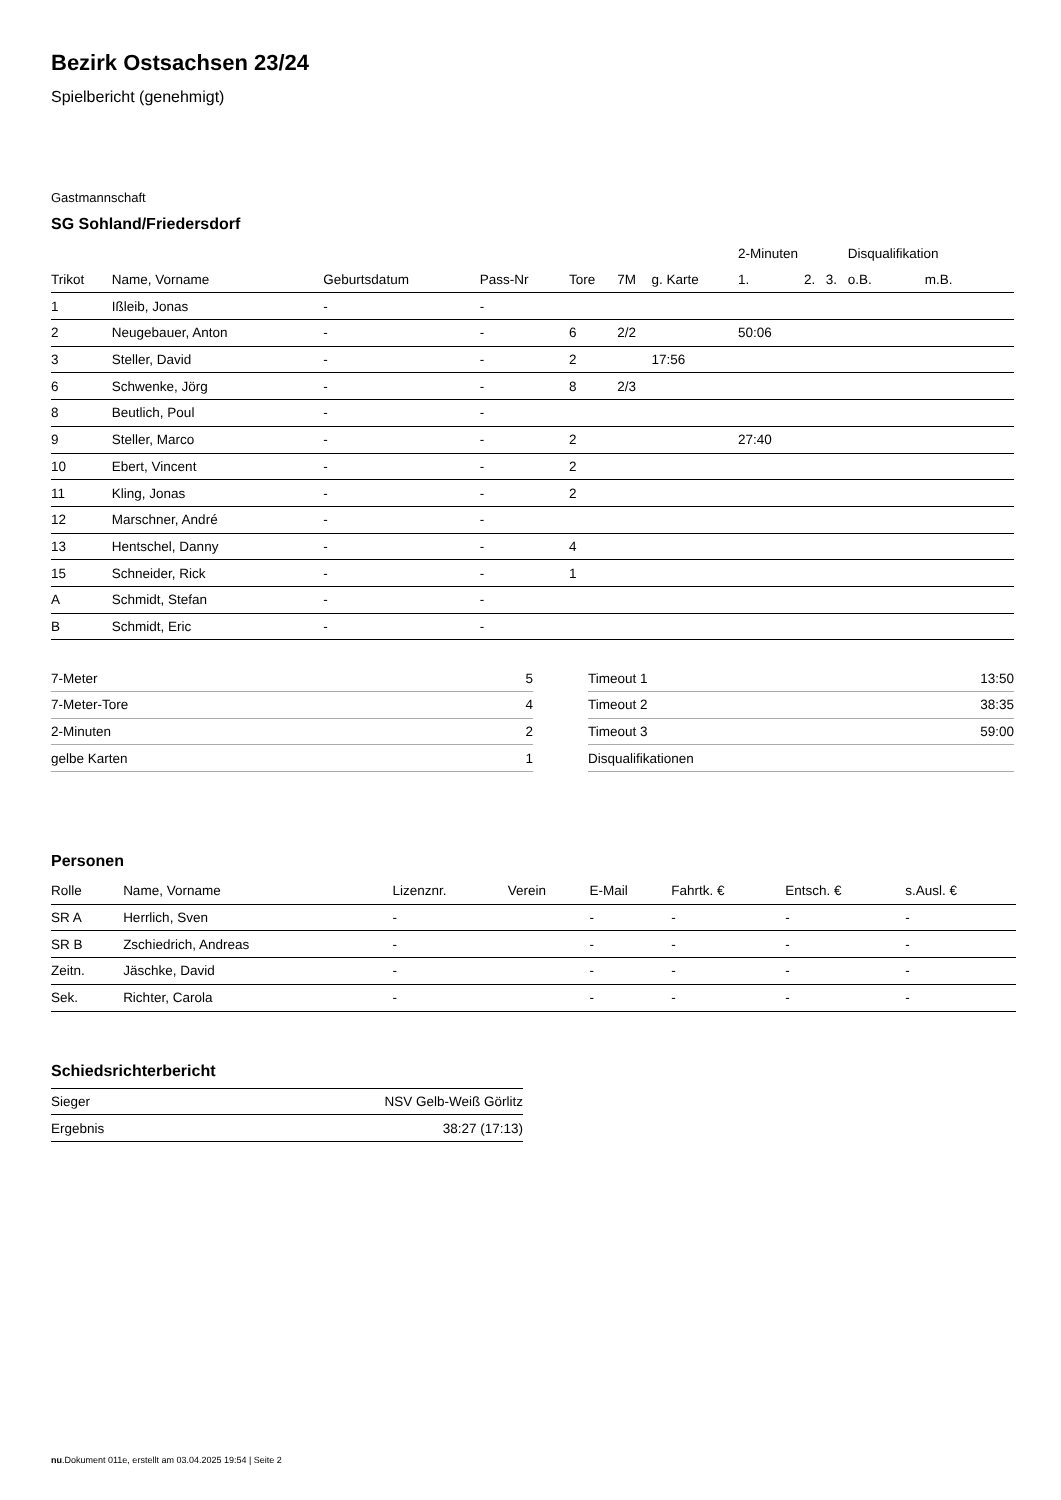Bezirk Ostsachsen 23/24
Spielbericht (genehmigt)
Gastmannschaft
SG Sohland/Friedersdorf
| | | | | | | | 2-Minuten | | | Disqualifikation | |
| --- | --- | --- | --- | --- | --- | --- | --- | --- | --- | --- | --- |
| Trikot | Name, Vorname | Geburtsdatum | Pass-Nr | Tore | 7M | g. Karte | 1. | 2. | 3. | o.B. | m.B. |
| 1 | Ißleib, Jonas | - | - | | | | | | | | |
| 2 | Neugebauer, Anton | - | - | 6 | 2/2 | | 50:06 | | | | |
| 3 | Steller, David | - | - | 2 | | 17:56 | | | | | |
| 6 | Schwenke, Jörg | - | - | 8 | 2/3 | | | | | | |
| 8 | Beutlich, Poul | - | - | | | | | | | | |
| 9 | Steller, Marco | - | - | 2 | | | 27:40 | | | | |
| 10 | Ebert, Vincent | - | - | 2 | | | | | | | |
| 11 | Kling, Jonas | - | - | 2 | | | | | | | |
| 12 | Marschner, André | - | - | | | | | | | | |
| 13 | Hentschel, Danny | - | - | 4 | | | | | | | |
| 15 | Schneider, Rick | - | - | 1 | | | | | | | |
| A | Schmidt, Stefan | - | - | | | | | | | | |
| B | Schmidt, Eric | - | - | | | | | | | | |
| 7-Meter | 5 |
| 7-Meter-Tore | 4 |
| 2-Minuten | 2 |
| gelbe Karten | 1 |
| Timeout 1 | 13:50 |
| Timeout 2 | 38:35 |
| Timeout 3 | 59:00 |
| Disqualifikationen | |
Personen
| Rolle | Name, Vorname | Lizenznr. | Verein | E-Mail | Fahrtk. € | Entsch. € | s.Ausl. € |
| --- | --- | --- | --- | --- | --- | --- | --- |
| SR A | Herrlich, Sven | - | | - | - | - | - |
| SR B | Zschiedrich, Andreas | - | | - | - | - | - |
| Zeitn. | Jäschke, David | - | | - | - | - | - |
| Sek. | Richter, Carola | - | | - | - | - | - |
Schiedsrichterbericht
| Sieger | NSV Gelb-Weiß Görlitz |
| Ergebnis | 38:27 (17:13) |
nu.Dokument 011e, erstellt am 03.04.2025 19:54 | Seite 2